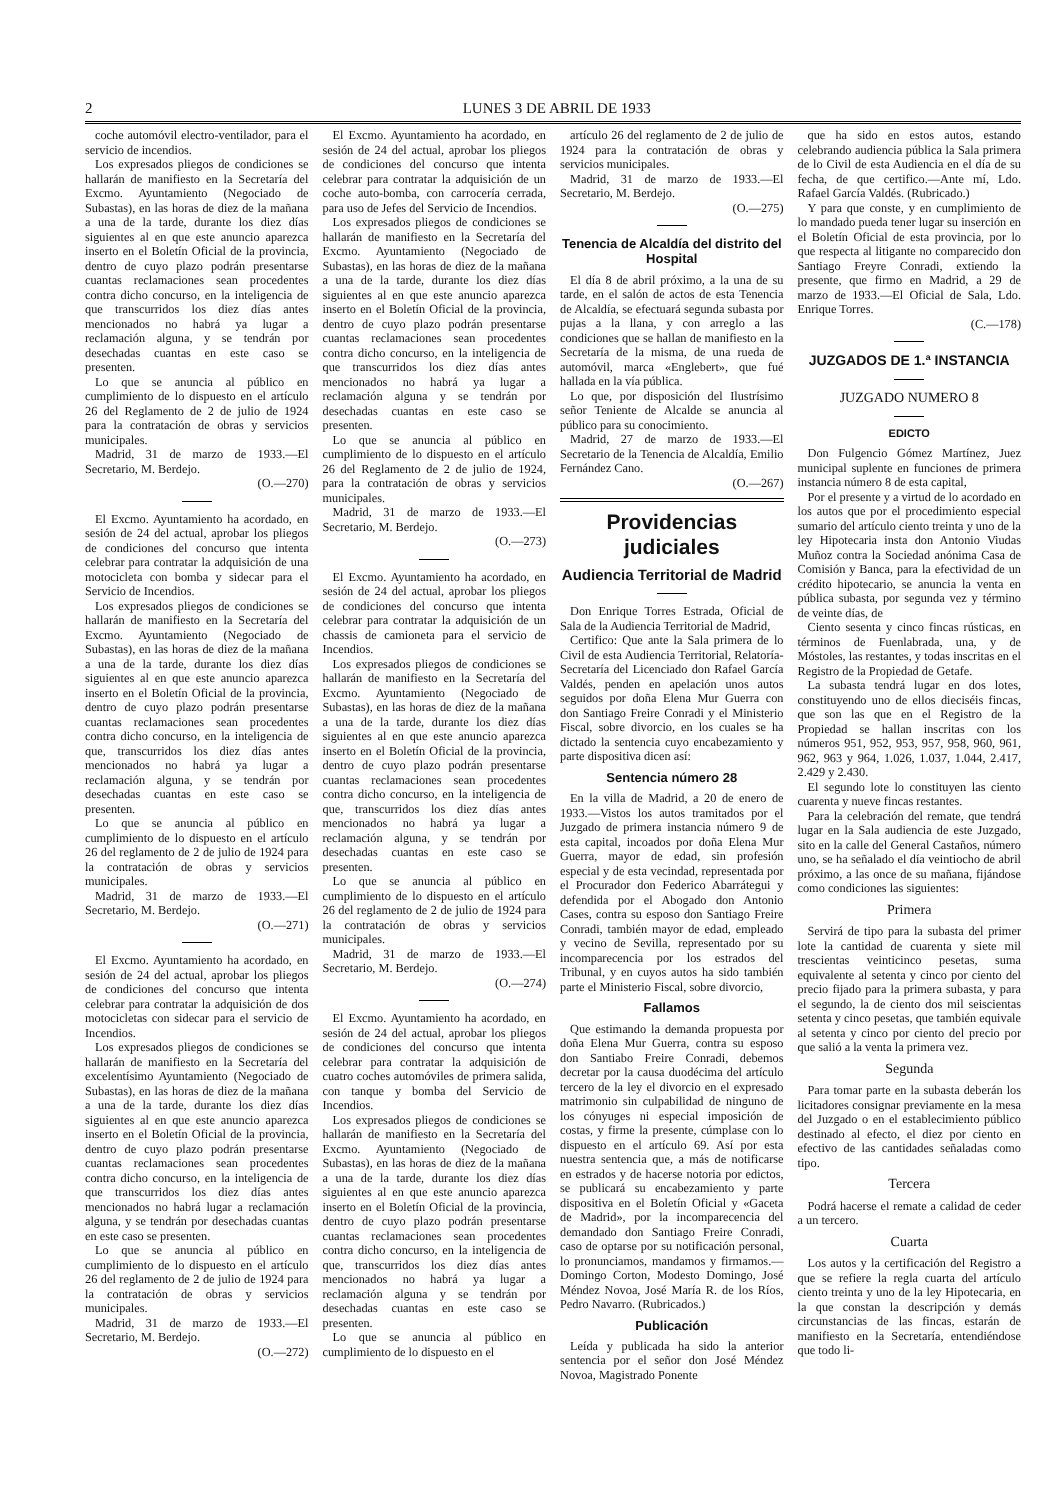2 LUNES 3 DE ABRIL DE 1933
coche automóvil electro-ventilador, para el servicio de incendios.
Los expresados pliegos de condiciones se hallarán de manifiesto en la Secretaría del Excmo. Ayuntamiento (Negociado de Subastas), en las horas de diez de la mañana a una de la tarde, durante los diez días siguientes al en que este anuncio aparezca inserto en el Boletín Oficial de la provincia, dentro de cuyo plazo podrán presentarse cuantas reclamaciones sean procedentes contra dicho concurso, en la inteligencia de que transcurridos los diez días antes mencionados no habrá ya lugar a reclamación alguna, y se tendrán por desechadas cuantas en este caso se presenten.
Lo que se anuncia al público en cumplimiento de lo dispuesto en el artículo 26 del Reglamento de 2 de julio de 1924 para la contratación de obras y servicios municipales.
Madrid, 31 de marzo de 1933.—El Secretario, M. Berdejo.
(O.—270)
El Excmo. Ayuntamiento ha acordado, en sesión de 24 del actual, aprobar los pliegos de condiciones del concurso que intenta celebrar para contratar la adquisición de una motocicleta con bomba y sidecar para el Servicio de Incendios.
Los expresados pliegos de condiciones se hallarán de manifiesto en la Secretaría del Excmo. Ayuntamiento (Negociado de Subastas), en las horas de diez de la mañana a una de la tarde, durante los diez días siguientes al en que este anuncio aparezca inserto en el Boletín Oficial de la provincia, dentro de cuyo plazo podrán presentarse cuantas reclamaciones sean procedentes contra dicho concurso, en la inteligencia de que, transcurridos los diez días antes mencionados no habrá ya lugar a reclamación alguna, y se tendrán por desechadas cuantas en este caso se presenten.
Lo que se anuncia al público en cumplimiento de lo dispuesto en el artículo 26 del reglamento de 2 de julio de 1924 para la contratación de obras y servicios municipales.
Madrid, 31 de marzo de 1933.—El Secretario, M. Berdejo.
(O.—271)
El Excmo. Ayuntamiento ha acordado, en sesión de 24 del actual, aprobar los pliegos de condiciones del concurso que intenta celebrar para contratar la adquisición de dos motocicletas con sidecar para el servicio de Incendios.
Los expresados pliegos de condiciones se hallarán de manifiesto en la Secretaría del excelentísimo Ayuntamiento (Negociado de Subastas), en las horas de diez de la mañana a una de la tarde, durante los diez días siguientes al en que este anuncio aparezca inserto en el Boletín Oficial de la provincia, dentro de cuyo plazo podrán presentarse cuantas reclamaciones sean procedentes contra dicho concurso, en la inteligencia de que transcurridos los diez días antes mencionados no habrá lugar a reclamación alguna, y se tendrán por desechadas cuantas en este caso se presenten.
Lo que se anuncia al público en cumplimiento de lo dispuesto en el artículo 26 del reglamento de 2 de julio de 1924 para la contratación de obras y servicios municipales.
Madrid, 31 de marzo de 1933.—El Secretario, M. Berdejo.
(O.—272)
El Excmo. Ayuntamiento ha acordado, en sesión de 24 del actual, aprobar los pliegos de condiciones del concurso que intenta celebrar para contratar la adquisición de un coche auto-bomba, con carrocería cerrada, para uso de Jefes del Servicio de Incendios.
Los expresados pliegos de condiciones se hallarán de manifiesto en la Secretaría del Excmo. Ayuntamiento (Negociado de Subastas), en las horas de diez de la mañana a una de la tarde, durante los diez días siguientes al en que este anuncio aparezca inserto en el Boletín Oficial de la provincia, dentro de cuyo plazo podrán presentarse cuantas reclamaciones sean procedentes contra dicho concurso, en la inteligencia de que transcurridos los diez días antes mencionados no habrá ya lugar a reclamación alguna y se tendrán por desechadas cuantas en este caso se presenten.
Lo que se anuncia al público en cumplimiento de lo dispuesto en el artículo 26 del Reglamento de 2 de julio de 1924, para la contratación de obras y servicios municipales.
Madrid, 31 de marzo de 1933.—El Secretario, M. Berdejo.
(O.—273)
El Excmo. Ayuntamiento ha acordado, en sesión de 24 del actual, aprobar los pliegos de condiciones del concurso que intenta celebrar para contratar la adquisición de un chassis de camioneta para el servicio de Incendios.
Los expresados pliegos de condiciones se hallarán de manifiesto en la Secretaría del Excmo. Ayuntamiento (Negociado de Subastas), en las horas de diez de la mañana a una de la tarde, durante los diez días siguientes al en que este anuncio aparezca inserto en el Boletín Oficial de la provincia, dentro de cuyo plazo podrán presentarse cuantas reclamaciones sean procedentes contra dicho concurso, en la inteligencia de que, transcurridos los diez días antes mencionados no habrá ya lugar a reclamación alguna, y se tendrán por desechadas cuantas en este caso se presenten.
Lo que se anuncia al público en cumplimiento de lo dispuesto en el artículo 26 del reglamento de 2 de julio de 1924 para la contratación de obras y servicios municipales.
Madrid, 31 de marzo de 1933.—El Secretario, M. Berdejo.
(O.—274)
El Excmo. Ayuntamiento ha acordado, en sesión de 24 del actual, aprobar los pliegos de condiciones del concurso que intenta celebrar para contratar la adquisición de cuatro coches automóviles de primera salida, con tanque y bomba del Servicio de Incendios.
Los expresados pliegos de condiciones se hallarán de manifiesto en la Secretaría del Excmo. Ayuntamiento (Negociado de Subastas), en las horas de diez de la mañana a una de la tarde, durante los diez días siguientes al en que este anuncio aparezca inserto en el Boletín Oficial de la provincia, dentro de cuyo plazo podrán presentarse cuantas reclamaciones sean procedentes contra dicho concurso, en la inteligencia de que, transcurridos los diez días antes mencionados no habrá ya lugar a reclamación alguna y se tendrán por desechadas cuantas en este caso se presenten.
Lo que se anuncia al público en cumplimiento de lo dispuesto en el
artículo 26 del reglamento de 2 de julio de 1924 para la contratación de obras y servicios municipales.
Madrid, 31 de marzo de 1933.—El Secretario, M. Berdejo.
(O.—275)
Tenencia de Alcaldía del distrito del Hospital
El día 8 de abril próximo, a la una de su tarde, en el salón de actos de esta Tenencia de Alcaldía, se efectuará segunda subasta por pujas a la llana, y con arreglo a las condiciones que se hallan de manifiesto en la Secretaría de la misma, de una rueda de automóvil, marca «Englebert», que fué hallada en la vía pública.
Lo que, por disposición del Ilustrísimo señor Teniente de Alcalde se anuncia al público para su conocimiento.
Madrid, 27 de marzo de 1933.—El Secretario de la Tenencia de Alcaldía, Emilio Fernández Cano.
(O.—267)
Providencias judiciales
Audiencia Territorial de Madrid
Don Enrique Torres Estrada, Oficial de Sala de la Audiencia Territorial de Madrid,
Certifico: Que ante la Sala primera de lo Civil de esta Audiencia Territorial, Relatoría-Secretaría del Licenciado don Rafael García Valdés, penden en apelación unos autos seguidos por doña Elena Mur Guerra con don Santiago Freire Conradi y el Ministerio Fiscal, sobre divorcio, en los cuales se ha dictado la sentencia cuyo encabezamiento y parte dispositiva dicen así:
Sentencia número 28
En la villa de Madrid, a 20 de enero de 1933.—Vistos los autos tramitados por el Juzgado de primera instancia número 9 de esta capital, incoados por doña Elena Mur Guerra, mayor de edad, sin profesión especial y de esta vecindad, representada por el Procurador don Federico Abarrátegui y defendida por el Abogado don Antonio Cases, contra su esposo don Santiago Freire Conradi, también mayor de edad, empleado y vecino de Sevilla, representado por su incomparecencia por los estrados del Tribunal, y en cuyos autos ha sido también parte el Ministerio Fiscal, sobre divorcio,
Fallamos
Que estimando la demanda propuesta por doña Elena Mur Guerra, contra su esposo don Santiabo Freire Conradi, debemos decretar por la causa duodécima del artículo tercero de la ley el divorcio en el expresado matrimonio sin culpabilidad de ninguno de los cónyuges ni especial imposición de costas, y firme la presente, cúmplase con lo dispuesto en el artículo 69. Así por esta nuestra sentencia que, a más de notificarse en estrados y de hacerse notoria por edictos, se publicará su encabezamiento y parte dispositiva en el Boletín Oficial y «Gaceta de Madrid», por la incomparecencia del demandado don Santiago Freire Conradi, caso de optarse por su notificación personal, lo pronunciamos, mandamos y firmamos.—Domingo Corton, Modesto Domingo, José Méndez Novoa, José María R. de los Ríos, Pedro Navarro. (Rubricados.)
Publicación
Leída y publicada ha sido la anterior sentencia por el señor don José Méndez Novoa, Magistrado Ponente
que ha sido en estos autos, estando celebrando audiencia pública la Sala primera de lo Civil de esta Audiencia en el día de su fecha, de que certifico.—Ante mí, Ldo. Rafael García Valdés. (Rubricado.)
Y para que conste, y en cumplimiento de lo mandado pueda tener lugar su inserción en el Boletín Oficial de esta provincia, por lo que respecta al litigante no comparecido don Santiago Freyre Conradi, extiendo la presente, que firmo en Madrid, a 29 de marzo de 1933.—El Oficial de Sala, Ldo. Enrique Torres.
(C.—178)
JUZGADOS DE 1.ª INSTANCIA
JUZGADO NUMERO 8
EDICTO
Don Fulgencio Gómez Martínez, Juez municipal suplente en funciones de primera instancia número 8 de esta capital,
Por el presente y a virtud de lo acordado en los autos que por el procedimiento especial sumario del artículo ciento treinta y uno de la ley Hipotecaria insta don Antonio Viudas Muñoz contra la Sociedad anónima Casa de Comisión y Banca, para la efectividad de un crédito hipotecario, se anuncia la venta en pública subasta, por segunda vez y término de veinte días, de
Ciento sesenta y cinco fincas rústicas, en términos de Fuenlabrada, una, y de Móstoles, las restantes, y todas inscritas en el Registro de la Propiedad de Getafe.
La subasta tendrá lugar en dos lotes, constituyendo uno de ellos dieciséis fincas, que son las que en el Registro de la Propiedad se hallan inscritas con los números 951, 952, 953, 957, 958, 960, 961, 962, 963 y 964, 1.026, 1.037, 1.044, 2.417, 2.429 y 2.430.
El segundo lote lo constituyen las ciento cuarenta y nueve fincas restantes.
Para la celebración del remate, que tendrá lugar en la Sala audiencia de este Juzgado, sito en la calle del General Castaños, número uno, se ha señalado el día veintiocho de abril próximo, a las once de su mañana, fijándose como condiciones las siguientes:
Primera
Servirá de tipo para la subasta del primer lote la cantidad de cuarenta y siete mil trescientas veinticinco pesetas, suma equivalente al setenta y cinco por ciento del precio fijado para la primera subasta, y para el segundo, la de ciento dos mil seiscientas setenta y cinco pesetas, que también equivale al setenta y cinco por ciento del precio por que salió a la venta la primera vez.
Segunda
Para tomar parte en la subasta deberán los licitadores consignar previamente en la mesa del Juzgado o en el establecimiento público destinado al efecto, el diez por ciento en efectivo de las cantidades señaladas como tipo.
Tercera
Podrá hacerse el remate a calidad de ceder a un tercero.
Cuarta
Los autos y la certificación del Registro a que se refiere la regla cuarta del artículo ciento treinta y uno de la ley Hipotecaria, en la que constan la descripción y demás circunstancias de las fincas, estarán de manifiesto en la Secretaría, entendiéndose que todo li-